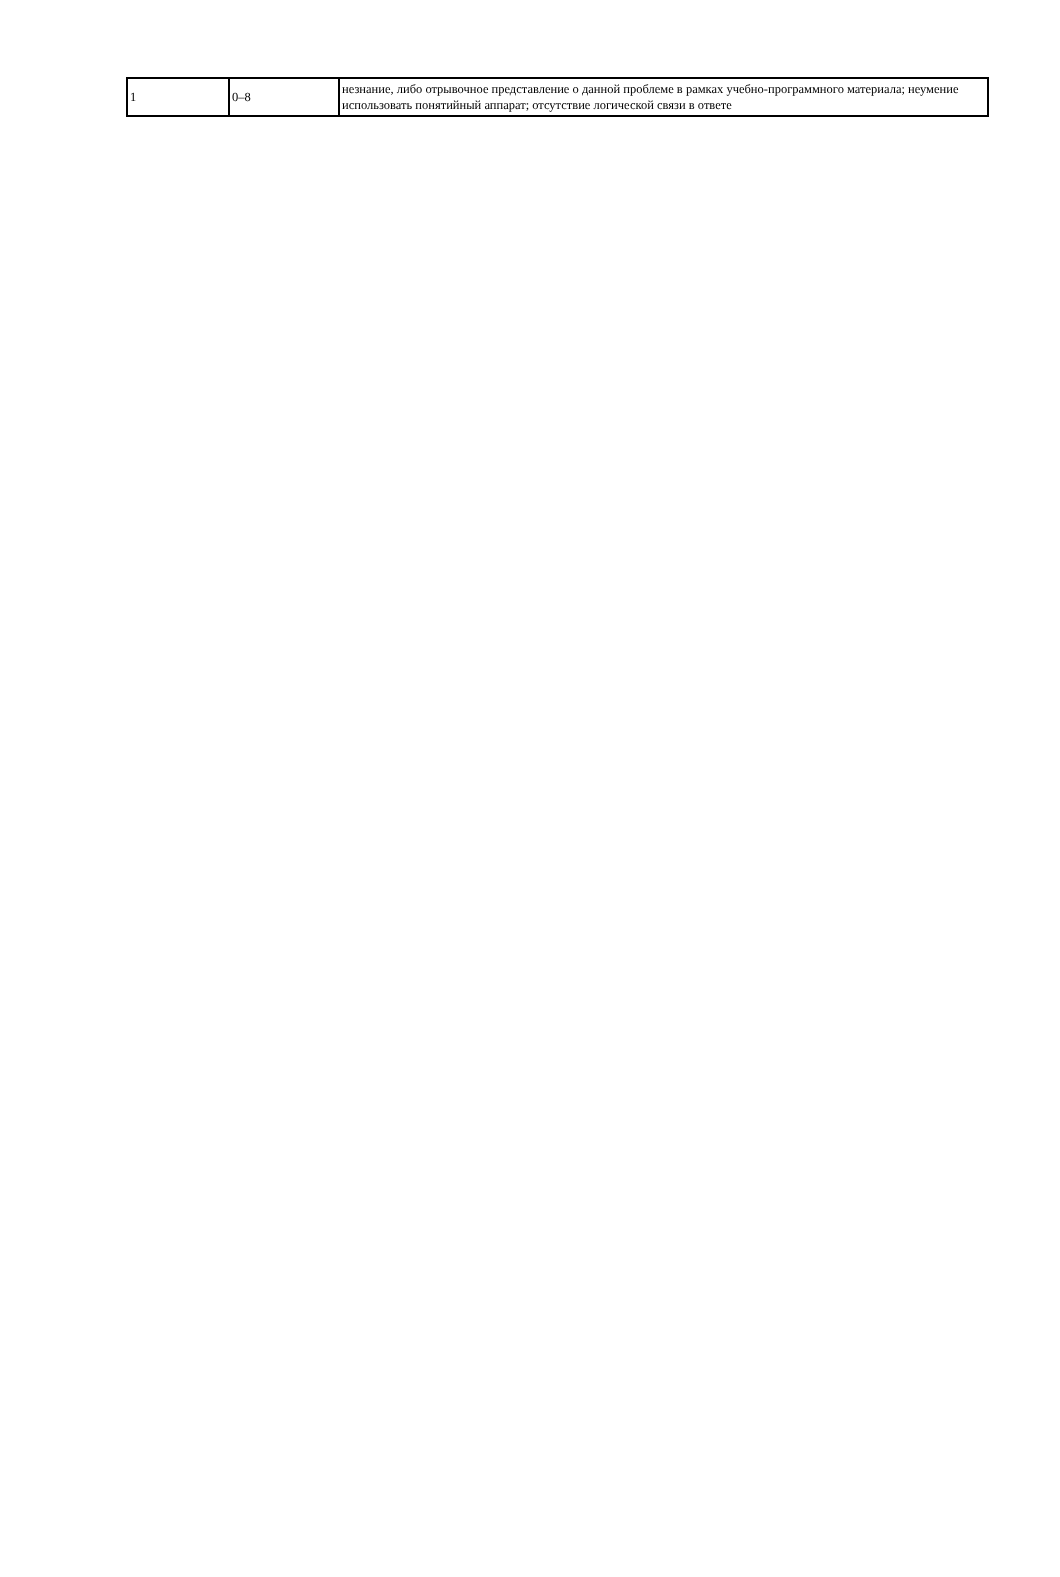| 1 | 0–8 | незнание, либо отрывочное представление о данной проблеме в рамках учебно-программного материала; неумение использовать понятийный аппарат; отсутствие логической связи в ответе |